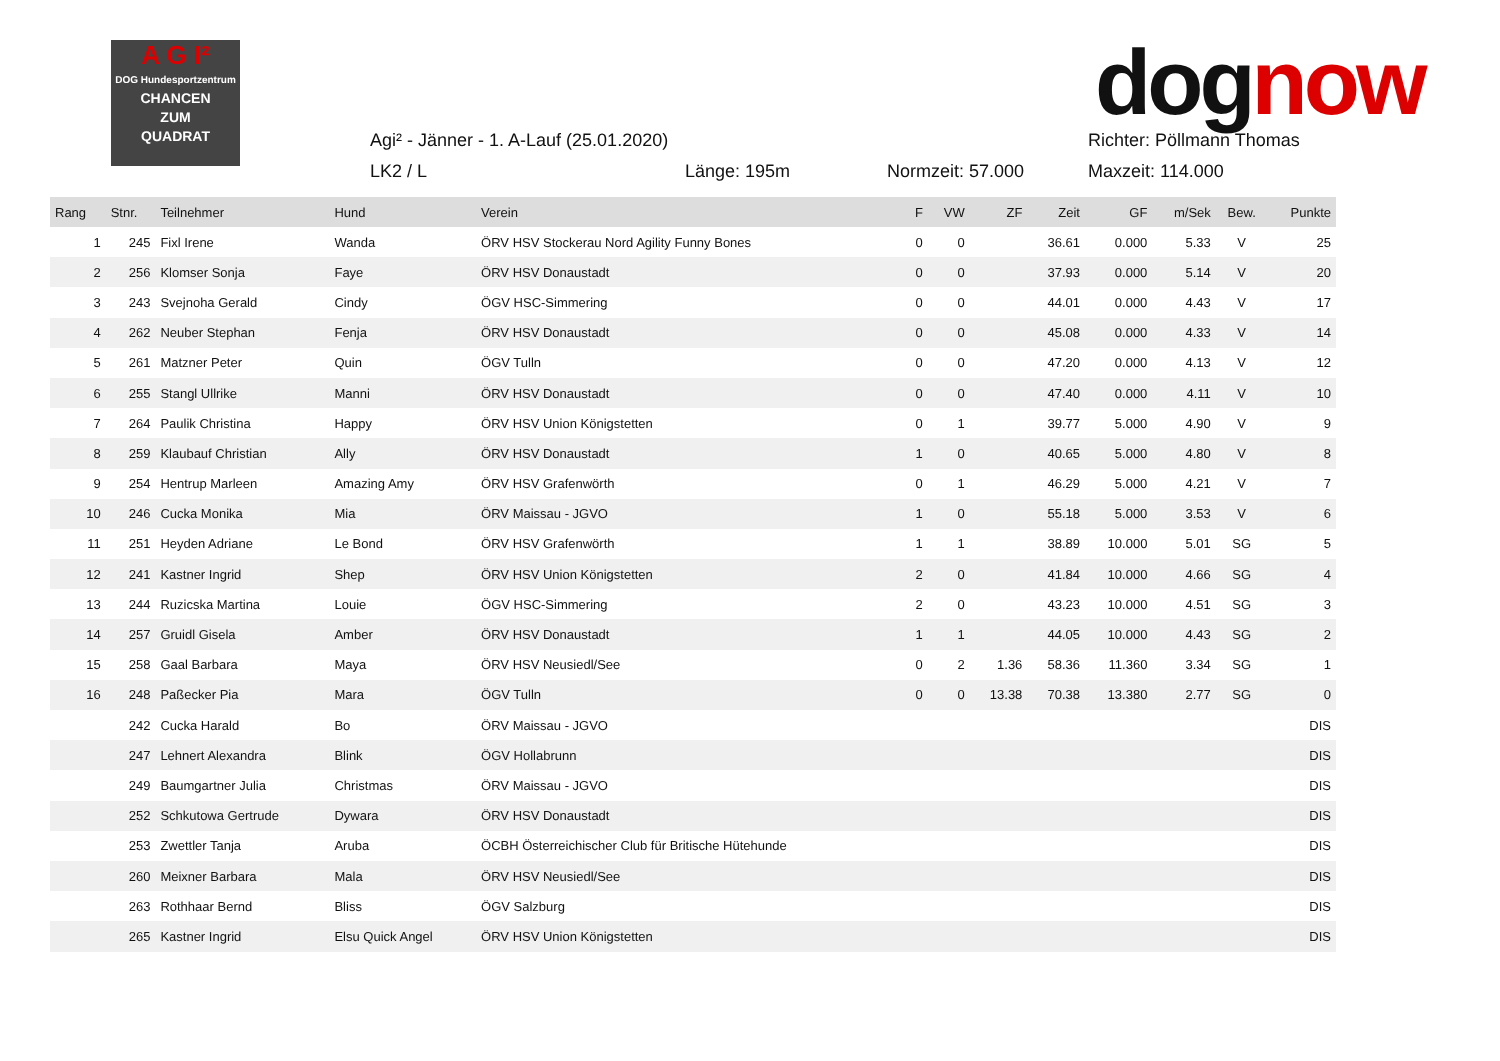A G I²
DOG Hundesportzentrum
CHANCEN
ZUM
QUADRAT
dognow
Agi² - Jänner - 1. A-Lauf (25.01.2020)
Richter: Pöllmann Thomas
LK2 / L Länge: 195m Normzeit: 57.000 Maxzeit: 114.000
| Rang | Stnr. | Teilnehmer | Hund | Verein | F | VW | ZF | Zeit | GF | m/Sek | Bew. | Punkte |
| --- | --- | --- | --- | --- | --- | --- | --- | --- | --- | --- | --- | --- |
| 1 | 245 | Fixl Irene | Wanda | ÖRV HSV Stockerau Nord Agility Funny Bones | 0 | 0 | | 36.61 | 0.000 | 5.33 | V | 25 |
| 2 | 256 | Klomser Sonja | Faye | ÖRV HSV Donaustadt | 0 | 0 | | 37.93 | 0.000 | 5.14 | V | 20 |
| 3 | 243 | Svejnoha Gerald | Cindy | ÖGV HSC-Simmering | 0 | 0 | | 44.01 | 0.000 | 4.43 | V | 17 |
| 4 | 262 | Neuber Stephan | Fenja | ÖRV HSV Donaustadt | 0 | 0 | | 45.08 | 0.000 | 4.33 | V | 14 |
| 5 | 261 | Matzner Peter | Quin | ÖGV Tulln | 0 | 0 | | 47.20 | 0.000 | 4.13 | V | 12 |
| 6 | 255 | Stangl Ullrike | Manni | ÖRV HSV Donaustadt | 0 | 0 | | 47.40 | 0.000 | 4.11 | V | 10 |
| 7 | 264 | Paulik Christina | Happy | ÖRV HSV Union Königstetten | 0 | 1 | | 39.77 | 5.000 | 4.90 | V | 9 |
| 8 | 259 | Klaubauf Christian | Ally | ÖRV HSV Donaustadt | 1 | 0 | | 40.65 | 5.000 | 4.80 | V | 8 |
| 9 | 254 | Hentrup Marleen | Amazing Amy | ÖRV HSV Grafenwörth | 0 | 1 | | 46.29 | 5.000 | 4.21 | V | 7 |
| 10 | 246 | Cucka Monika | Mia | ÖRV Maissau - JGVO | 1 | 0 | | 55.18 | 5.000 | 3.53 | V | 6 |
| 11 | 251 | Heyden Adriane | Le Bond | ÖRV HSV Grafenwörth | 1 | 1 | | 38.89 | 10.000 | 5.01 | SG | 5 |
| 12 | 241 | Kastner Ingrid | Shep | ÖRV HSV Union Königstetten | 2 | 0 | | 41.84 | 10.000 | 4.66 | SG | 4 |
| 13 | 244 | Ruzicska Martina | Louie | ÖGV HSC-Simmering | 2 | 0 | | 43.23 | 10.000 | 4.51 | SG | 3 |
| 14 | 257 | Gruidl Gisela | Amber | ÖRV HSV Donaustadt | 1 | 1 | | 44.05 | 10.000 | 4.43 | SG | 2 |
| 15 | 258 | Gaal Barbara | Maya | ÖRV HSV Neusiedl/See | 0 | 2 | 1.36 | 58.36 | 11.360 | 3.34 | SG | 1 |
| 16 | 248 | Paßecker Pia | Mara | ÖGV Tulln | 0 | 0 | 13.38 | 70.38 | 13.380 | 2.77 | SG | 0 |
| | 242 | Cucka Harald | Bo | ÖRV Maissau - JGVO | | | | | | | | DIS |
| | 247 | Lehnert Alexandra | Blink | ÖGV Hollabrunn | | | | | | | | DIS |
| | 249 | Baumgartner Julia | Christmas | ÖRV Maissau - JGVO | | | | | | | | DIS |
| | 252 | Schkutowa Gertrude | Dywara | ÖRV HSV Donaustadt | | | | | | | | DIS |
| | 253 | Zwettler Tanja | Aruba | ÖCBH Österreichischer Club für Britische Hütehunde | | | | | | | | DIS |
| | 260 | Meixner Barbara | Mala | ÖRV HSV Neusiedl/See | | | | | | | | DIS |
| | 263 | Rothhaar Bernd | Bliss | ÖGV Salzburg | | | | | | | | DIS |
| | 265 | Kastner Ingrid | Elsu Quick Angel | ÖRV HSV Union Königstetten | | | | | | | | DIS |